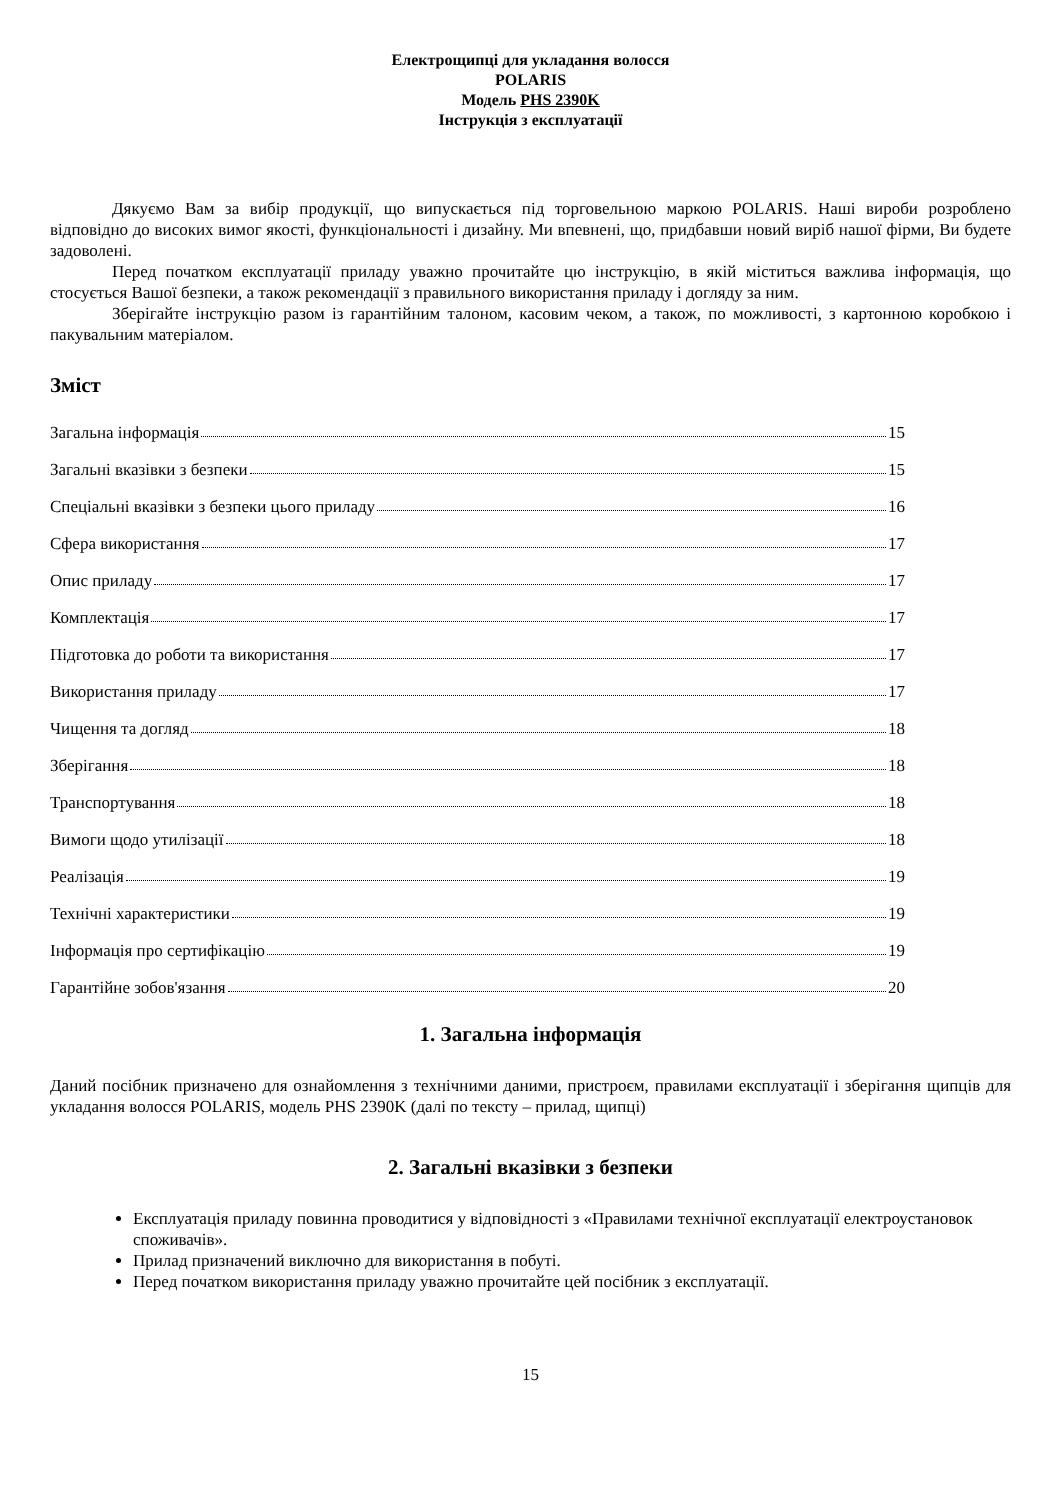Електрощипці для укладання волосся
POLARIS
Модель PHS 2390K
Інструкція з експлуатації
Дякуємо Вам за вибір продукції, що випускається під торговельною маркою POLARIS. Наші вироби розроблено відповідно до високих вимог якості, функціональності і дизайну. Ми впевнені, що, придбавши новий виріб нашої фірми, Ви будете задоволені.
Перед початком експлуатації приладу уважно прочитайте цю інструкцію, в якій міститься важлива інформація, що стосується Вашої безпеки, а також рекомендації з правильного використання приладу і догляду за ним.
Зберігайте інструкцію разом із гарантійним талоном, касовим чеком, а також, по можливості, з картонною коробкою і пакувальним матеріалом.
Зміст
Загальна інформація 15
Загальні вказівки з безпеки 15
Спеціальні вказівки з безпеки цього приладу 16
Сфера використання 17
Опис приладу 17
Комплектація 17
Підготовка до роботи та використання 17
Використання приладу 17
Чищення та догляд 18
Зберігання 18
Транспортування 18
Вимоги щодо утилізації 18
Реалізація 19
Технічні характеристики 19
Інформація про сертифікацію 19
Гарантійне зобов'язання 20
1. Загальна інформація
Даний посібник призначено для ознайомлення з технічними даними, пристроєм, правилами експлуатації і зберігання щипців для укладання волосся POLARIS, модель PHS 2390K (далі по тексту – прилад, щипці)
2. Загальні вказівки з безпеки
Експлуатація приладу повинна проводитися у відповідності з «Правилами технічної експлуатації електроустановок споживачів».
Прилад призначений виключно для використання в побуті.
Перед початком використання приладу уважно прочитайте цей посібник з експлуатації.
15